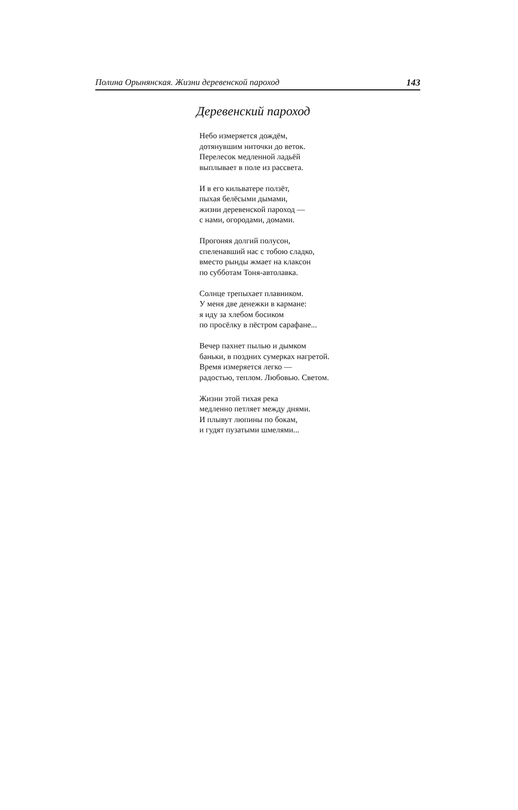Полина Орынянская. Жизни деревенской пароход 143
Деревенский пароход
Небо измеряется дождём,
дотянувшим ниточки до веток.
Перелесок медленной ладьёй
выплывает в поле из рассвета.
И в его кильватере ползёт,
пыхая белёсыми дымами,
жизни деревенской пароход —
с нами, огородами, домами.
Прогоняя долгий полусон,
спеленавший нас с тобою сладко,
вместо рынды жмает на клаксон
по субботам Тоня-автолавка.
Солнце трепыхает плавником.
У меня две денежки в кармане:
я иду за хлебом босиком
по просёлку в пёстром сарафане...
Вечер пахнет пылью и дымком
баньки, в поздних сумерках нагретой.
Время измеряется легко —
радостью, теплом. Любовью. Светом.
Жизни этой тихая река
медленно петляет между днями.
И плывут люпины по бокам,
и гудят пузатыми шмелями...